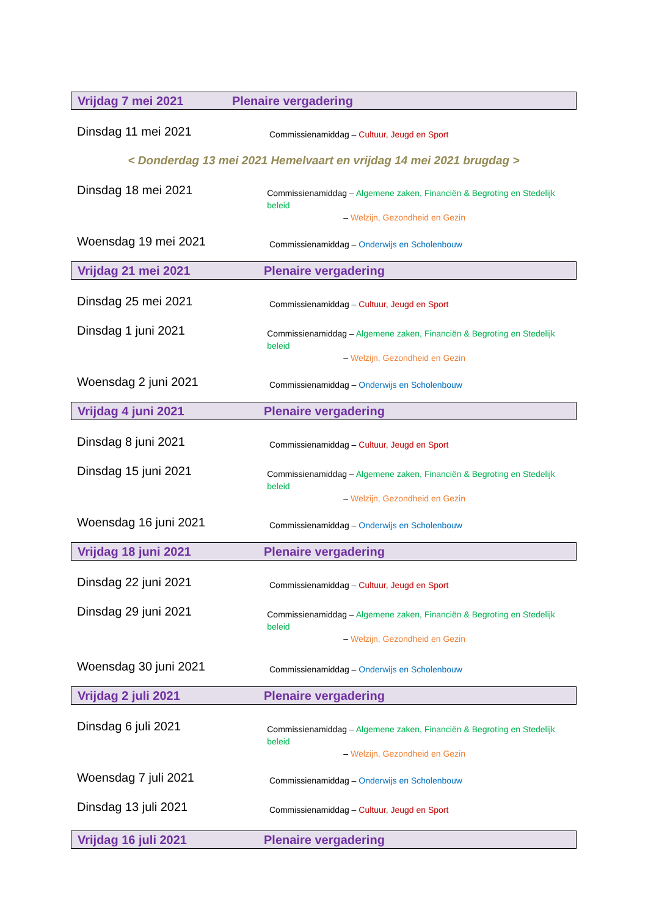Vrijdag 7 mei 2021 Plenaire vergadering
Dinsdag 11 mei 2021
Commissienamiddag – Cultuur, Jeugd en Sport
< Donderdag 13 mei 2021 Hemelvaart en vrijdag 14 mei 2021 brugdag >
Dinsdag 18 mei 2021
Commissienamiddag – Algemene zaken, Financiën & Begroting en Stedelijk beleid
– Welzijn, Gezondheid en Gezin
Woensdag 19 mei 2021
Commissienamiddag – Onderwijs en Scholenbouw
Vrijdag 21 mei 2021 Plenaire vergadering
Dinsdag 25 mei 2021
Commissienamiddag – Cultuur, Jeugd en Sport
Dinsdag 1 juni 2021
Commissienamiddag – Algemene zaken, Financiën & Begroting en Stedelijk beleid
– Welzijn, Gezondheid en Gezin
Woensdag 2 juni 2021
Commissienamiddag – Onderwijs en Scholenbouw
Vrijdag 4 juni 2021 Plenaire vergadering
Dinsdag 8 juni 2021
Commissienamiddag – Cultuur, Jeugd en Sport
Dinsdag 15 juni 2021
Commissienamiddag – Algemene zaken, Financiën & Begroting en Stedelijk beleid
– Welzijn, Gezondheid en Gezin
Woensdag 16 juni 2021
Commissienamiddag – Onderwijs en Scholenbouw
Vrijdag 18 juni 2021 Plenaire vergadering
Dinsdag 22 juni 2021
Commissienamiddag – Cultuur, Jeugd en Sport
Dinsdag 29 juni 2021
Commissienamiddag – Algemene zaken, Financiën & Begroting en Stedelijk beleid
– Welzijn, Gezondheid en Gezin
Woensdag 30 juni 2021
Commissienamiddag – Onderwijs en Scholenbouw
Vrijdag 2 juli 2021 Plenaire vergadering
Dinsdag 6 juli 2021
Commissienamiddag – Algemene zaken, Financiën & Begroting en Stedelijk beleid
– Welzijn, Gezondheid en Gezin
Woensdag 7 juli 2021
Commissienamiddag – Onderwijs en Scholenbouw
Dinsdag 13 juli 2021
Commissienamiddag – Cultuur, Jeugd en Sport
Vrijdag 16 juli 2021 Plenaire vergadering